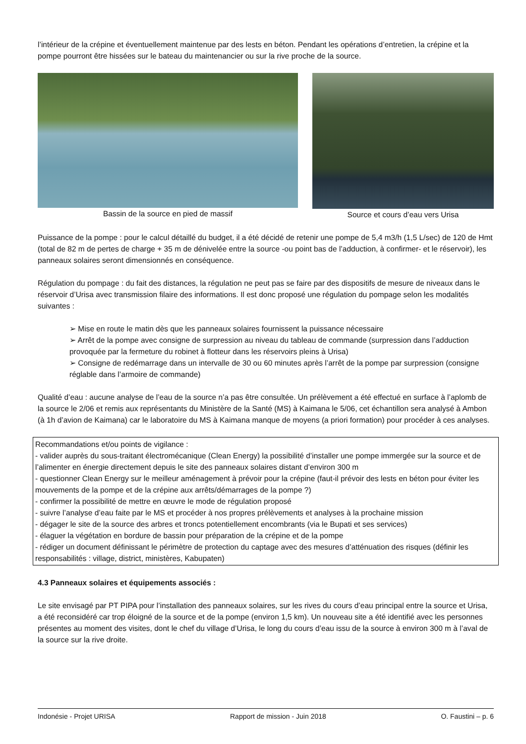l’intérieur de la crépine et éventuellement maintenue par des lests en béton. Pendant les opérations d’entretien, la crépine et la pompe pourront être hissées sur le bateau du maintenancier ou sur la rive proche de la source.
Bassin de la source en pied de massif
Source et cours d’eau vers Urisa
Puissance de la pompe : pour le calcul détaillé du budget, il a été décidé de retenir une pompe de 5,4 m3/h (1,5 L/sec) de 120 de Hmt (total de 82 m de pertes de charge + 35 m de dénivelée entre la source -ou point bas de l’adduction, à confirmer- et le réservoir), les panneaux solaires seront dimensionnés en conséquence.
Régulation du pompage : du fait des distances, la régulation ne peut pas se faire par des dispositifs de mesure de niveaux dans le réservoir d’Urisa avec transmission filaire des informations. Il est donc proposé une régulation du pompage selon les modalités suivantes :
➢ Mise en route le matin dès que les panneaux solaires fournissent la puissance nécessaire
➢ Arrêt de la pompe avec consigne de surpression au niveau du tableau de commande (surpression dans l’adduction provoquée par la fermeture du robinet à flotteur dans les réservoirs pleins à Urisa)
➢ Consigne de redémarrage dans un intervalle de 30 ou 60 minutes après l’arrêt de la pompe par surpression (consigne réglable dans l’armoire de commande)
Qualité d’eau : aucune analyse de l’eau de la source n’a pas être consultée. Un prélèvement a été effectué en surface à l’aplomb de la source le 2/06 et remis aux représentants du Ministère de la Santé (MS) à Kaimana le 5/06, cet échantillon sera analysé à Ambon (à 1h d’avion de Kaimana) car le laboratoire du MS à Kaimana manque de moyens (a priori formation) pour procéder à ces analyses.
Recommandations et/ou points de vigilance :
- valider auprès du sous-traitant électromécanique (Clean Energy) la possibilité d’installer une pompe immergée sur la source et de l’alimenter en énergie directement depuis le site des panneaux solaires distant d’environ 300 m
- questionner Clean Energy sur le meilleur aménagement à prévoir pour la crépine (faut-il prévoir des lests en béton pour éviter les mouvements de la pompe et de la crépine aux arrêts/démarrages de la pompe ?)
- confirmer la possibilité de mettre en œuvre le mode de régulation proposé
- suivre l’analyse d’eau faite par le MS et procéder à nos propres prélèvements et analyses à la prochaine mission
- dégager le site de la source des arbres et troncs potentiellement encombrants (via le Bupati et ses services)
- élaguer la végétation en bordure de bassin pour préparation de la crépine et de la pompe
- rédiger un document définissant le périmètre de protection du captage avec des mesures d’atténuation des risques (définir les responsabilités : village, district, ministères, Kabupaten)
4.3 Panneaux solaires et équipements associés :
Le site envisagé par PT PIPA pour l’installation des panneaux solaires, sur les rives du cours d’eau principal entre la source et Urisa, a été reconsidéré car trop éloigné de la source et de la pompe (environ 1,5 km). Un nouveau site a été identifié avec les personnes présentes au moment des visites, dont le chef du village d’Urisa, le long du cours d’eau issu de la source à environ 300 m à l’aval de la source sur la rive droite.
Indonésie - Projet URISA Rapport de mission - Juin 2018 O. Faustini – p. 6